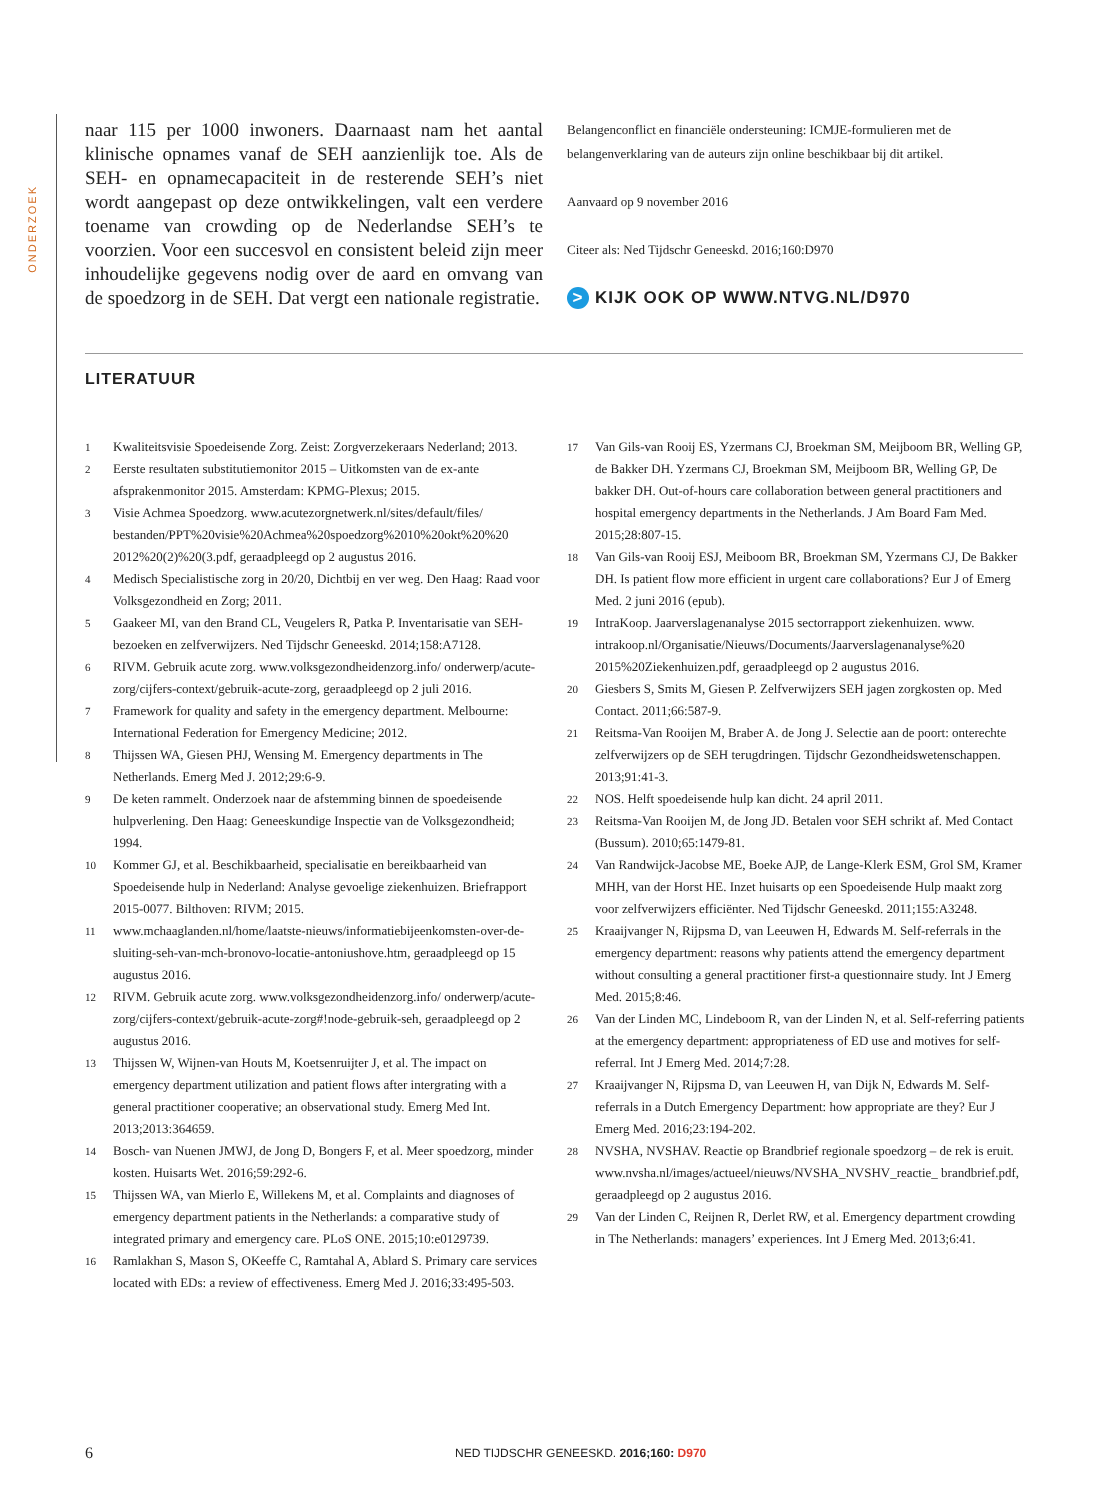ONDERZOEK
naar 115 per 1000 inwoners. Daarnaast nam het aantal klinische opnames vanaf de SEH aanzienlijk toe. Als de SEH- en opnamecapaciteit in de resterende SEH’s niet wordt aangepast op deze ontwikkelingen, valt een verdere toename van crowding op de Nederlandse SEH’s te voorzien. Voor een succesvol en consistent beleid zijn meer inhoudelijke gegevens nodig over de aard en omvang van de spoedzorg in de SEH. Dat vergt een nationale registratie.
Belangenconflict en financiële ondersteuning: ICMJE-formulieren met de belangenverklaring van de auteurs zijn online beschikbaar bij dit artikel.
Aanvaard op 9 november 2016
Citeer als: Ned Tijdschr Geneeskd. 2016;160:D970
> KIJK OOK OP WWW.NTVG.NL/D970
LITERATUUR
1 Kwaliteitsvisie Spoedeisende Zorg. Zeist: Zorgverzekeraars Nederland; 2013.
2 Eerste resultaten substitutiemonitor 2015 – Uitkomsten van de ex-ante afsprakenmonitor 2015. Amsterdam: KPMG-Plexus; 2015.
3 Visie Achmea Spoedzorg. www.acutezorgnetwerk.nl/sites/default/files/ bestanden/PPT%20visie%20Achmea%20spoedzorg%2010%20okt%20%20 2012%20(2)%20(3.pdf, geraadpleegd op 2 augustus 2016.
4 Medisch Specialistische zorg in 20/20, Dichtbij en ver weg. Den Haag: Raad voor Volksgezondheid en Zorg; 2011.
5 Gaakeer MI, van den Brand CL, Veugelers R, Patka P. Inventarisatie van SEH-bezoeken en zelfverwijzers. Ned Tijdschr Geneeskd. 2014;158:A7128.
6 RIVM. Gebruik acute zorg. www.volksgezondheidenzorg.info/ onderwerp/acute-zorg/cijfers-context/gebruik-acute-zorg, geraadpleegd op 2 juli 2016.
7 Framework for quality and safety in the emergency department. Melbourne: International Federation for Emergency Medicine; 2012.
8 Thijssen WA, Giesen PHJ, Wensing M. Emergency departments in The Netherlands. Emerg Med J. 2012;29:6-9.
9 De keten rammelt. Onderzoek naar de afstemming binnen de spoedeisende hulpverlening. Den Haag: Geneeskundige Inspectie van de Volksgezondheid; 1994.
10 Kommer GJ, et al. Beschikbaarheid, specialisatie en bereikbaarheid van Spoedeisende hulp in Nederland: Analyse gevoelige ziekenhuizen. Briefrapport 2015-0077. Bilthoven: RIVM; 2015.
11 www.mchaaglanden.nl/home/laatste-nieuws/informatiebijeenkomsten-over-de-sluiting-seh-van-mch-bronovo-locatie-antoniushove.htm, geraadpleegd op 15 augustus 2016.
12 RIVM. Gebruik acute zorg. www.volksgezondheidenzorg.info/ onderwerp/acute-zorg/cijfers-context/gebruik-acute-zorg#!node-gebruik-seh, geraadpleegd op 2 augustus 2016.
13 Thijssen W, Wijnen-van Houts M, Koetsenruijter J, et al. The impact on emergency department utilization and patient flows after intergrating with a general practitioner cooperative; an observational study. Emerg Med Int. 2013;2013:364659.
14 Bosch- van Nuenen JMWJ, de Jong D, Bongers F, et al. Meer spoedzorg, minder kosten. Huisarts Wet. 2016;59:292-6.
15 Thijssen WA, van Mierlo E, Willekens M, et al. Complaints and diagnoses of emergency department patients in the Netherlands: a comparative study of integrated primary and emergency care. PLoS ONE. 2015;10:e0129739.
16 Ramlakhan S, Mason S, OKeeffe C, Ramtahal A, Ablard S. Primary care services located with EDs: a review of effectiveness. Emerg Med J. 2016;33:495-503.
17 Van Gils-van Rooij ES, Yzermans CJ, Broekman SM, Meijboom BR, Welling GP, de Bakker DH. Yzermans CJ, Broekman SM, Meijboom BR, Welling GP, De bakker DH. Out-of-hours care collaboration between general practitioners and hospital emergency departments in the Netherlands. J Am Board Fam Med. 2015;28:807-15.
18 Van Gils-van Rooij ESJ, Meiboom BR, Broekman SM, Yzermans CJ, De Bakker DH. Is patient flow more efficient in urgent care collaborations? Eur J of Emerg Med. 2 juni 2016 (epub).
19 IntraKoop. Jaarverslagenanalyse 2015 sectorrapport ziekenhuizen. www. intrakoop.nl/Organisatie/Nieuws/Documents/Jaarverslagenanalyse%20 2015%20Ziekenhuizen.pdf, geraadpleegd op 2 augustus 2016.
20 Giesbers S, Smits M, Giesen P. Zelfverwijzers SEH jagen zorgkosten op. Med Contact. 2011;66:587-9.
21 Reitsma-Van Rooijen M, Braber A. de Jong J. Selectie aan de poort: onterechte zelfverwijzers op de SEH terugdringen. Tijdschr Gezondheidswetenschappen. 2013;91:41-3.
22 NOS. Helft spoedeisende hulp kan dicht. 24 april 2011.
23 Reitsma-Van Rooijen M, de Jong JD. Betalen voor SEH schrikt af. Med Contact (Bussum). 2010;65:1479-81.
24 Van Randwijck-Jacobse ME, Boeke AJP, de Lange-Klerk ESM, Grol SM, Kramer MHH, van der Horst HE. Inzet huisarts op een Spoedeisende Hulp maakt zorg voor zelfverwijzers efficiënter. Ned Tijdschr Geneeskd. 2011;155:A3248.
25 Kraaijvanger N, Rijpsma D, van Leeuwen H, Edwards M. Self-referrals in the emergency department: reasons why patients attend the emergency department without consulting a general practitioner first-a questionnaire study. Int J Emerg Med. 2015;8:46.
26 Van der Linden MC, Lindeboom R, van der Linden N, et al. Self-referring patients at the emergency department: appropriateness of ED use and motives for self-referral. Int J Emerg Med. 2014;7:28.
27 Kraaijvanger N, Rijpsma D, van Leeuwen H, van Dijk N, Edwards M. Self-referrals in a Dutch Emergency Department: how appropriate are they? Eur J Emerg Med. 2016;23:194-202.
28 NVSHA, NVSHAV. Reactie op Brandbrief regionale spoedzorg – de rek is eruit. www.nvsha.nl/images/actueel/nieuws/NVSHA_NVSHV_reactie_ brandbrief.pdf, geraadpleegd op 2 augustus 2016.
29 Van der Linden C, Reijnen R, Derlet RW, et al. Emergency department crowding in The Netherlands: managers’ experiences. Int J Emerg Med. 2013;6:41.
6 NED TIJDSCHR GENEESKD. 2016;160: D970